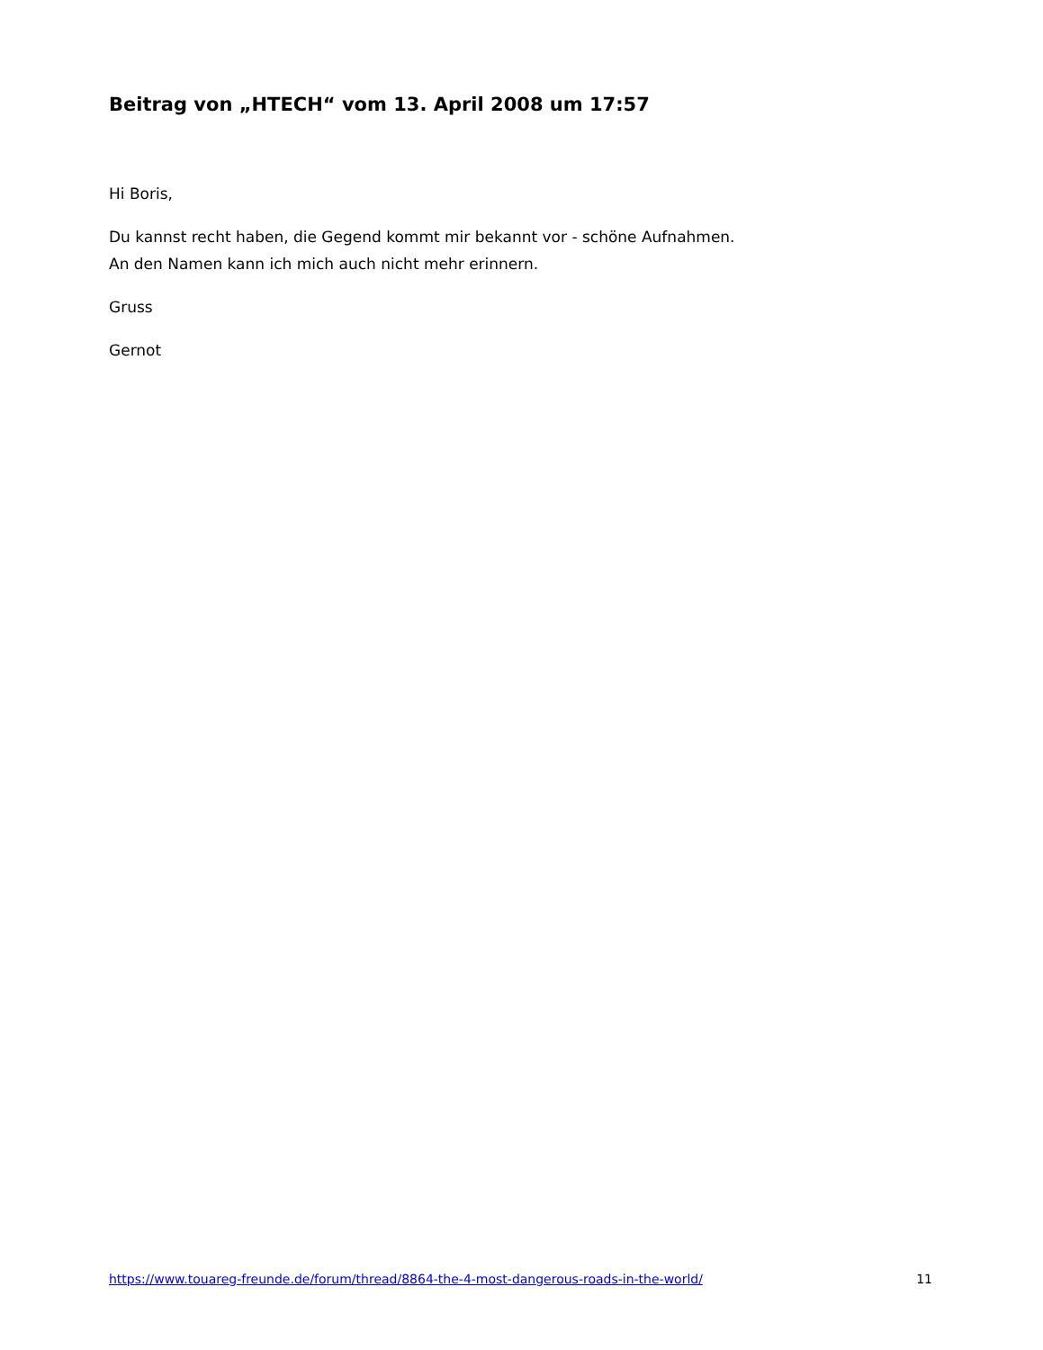Beitrag von „HTECH“ vom 13. April 2008 um 17:57
Hi Boris,
Du kannst recht haben, die Gegend kommt mir bekannt vor - schöne Aufnahmen.
An den Namen kann ich mich auch nicht mehr erinnern.
Gruss
Gernot
https://www.touareg-freunde.de/forum/thread/8864-the-4-most-dangerous-roads-in-the-world/ 11